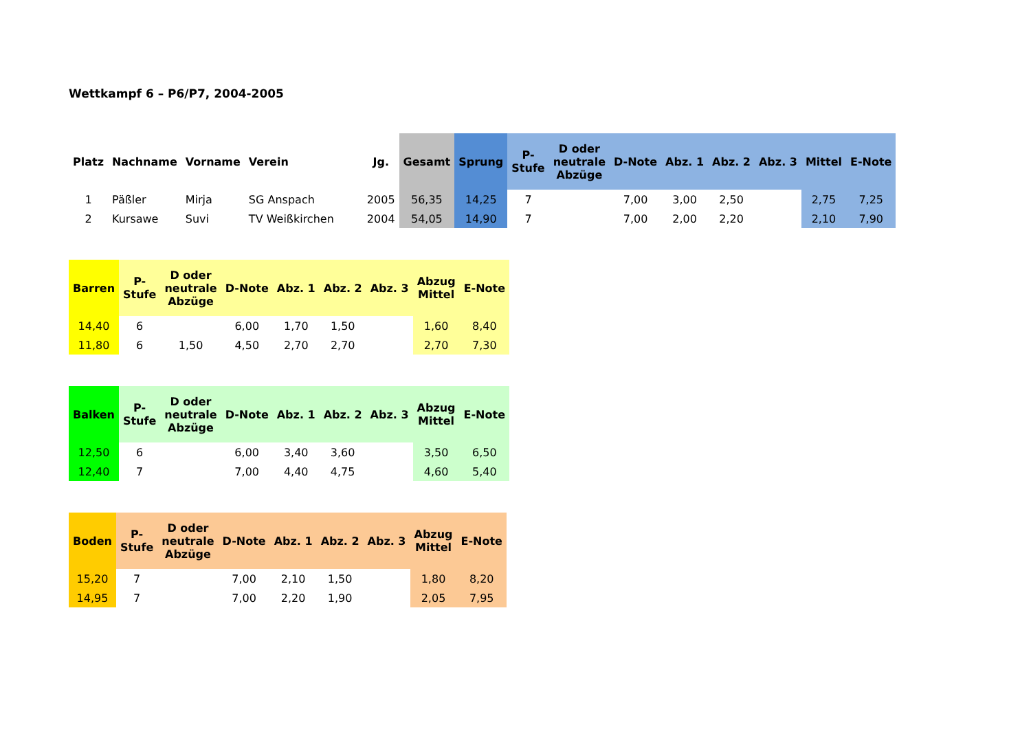Wettkampf 6 – P6/P7, 2004-2005
| Platz | Nachname | Vorname | Verein | Jg. | Gesamt | Sprung | P- Stufe | D oder neutrale Abzüge | D-Note | Abz. 1 | Abz. 2 | Abz. 3 | Mittel | E-Note |
| --- | --- | --- | --- | --- | --- | --- | --- | --- | --- | --- | --- | --- | --- | --- |
| 1 | Päßler | Mirja | SG Anspach | 2005 | 56,35 | 14,25 | 7 | | 7,00 | 3,00 | 2,50 | | 2,75 | 7,25 |
| 2 | Kursawe | Suvi | TV Weißkirchen | 2004 | 54,05 | 14,90 | 7 | | 7,00 | 2,00 | 2,20 | | 2,10 | 7,90 |
| Barren | P- Stufe | D oder neutrale Abzüge | D-Note | Abz. 1 | Abz. 2 | Abz. 3 | Abzug Mittel | E-Note |
| --- | --- | --- | --- | --- | --- | --- | --- | --- |
| 14,40 | 6 | | 6,00 | 1,70 | 1,50 | | 1,60 | 8,40 |
| 11,80 | 6 | 1,50 | 4,50 | 2,70 | 2,70 | | 2,70 | 7,30 |
| Balken | P- Stufe | D oder neutrale Abzüge | D-Note | Abz. 1 | Abz. 2 | Abz. 3 | Abzug Mittel | E-Note |
| --- | --- | --- | --- | --- | --- | --- | --- | --- |
| 12,50 | 6 | | 6,00 | 3,40 | 3,60 | | 3,50 | 6,50 |
| 12,40 | 7 | | 7,00 | 4,40 | 4,75 | | 4,60 | 5,40 |
| Boden | P- Stufe | D oder neutrale Abzüge | D-Note | Abz. 1 | Abz. 2 | Abz. 3 | Abzug Mittel | E-Note |
| --- | --- | --- | --- | --- | --- | --- | --- | --- |
| 15,20 | 7 | | 7,00 | 2,10 | 1,50 | | 1,80 | 8,20 |
| 14,95 | 7 | | 7,00 | 2,20 | 1,90 | | 2,05 | 7,95 |